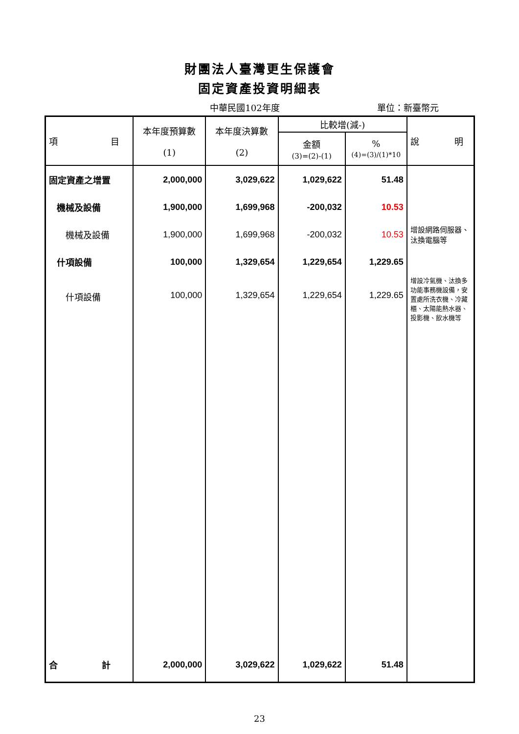財團法人臺灣更生保護會
固定資產投資明細表
中華民國102年度 單位：新臺幣元
| 項 目 | 本年度預算數 (1) | 本年度決算數 (2) | 比較增(減-) | | 說 明 |
| --- | --- | --- | --- | --- | --- |
| | | | 金額 (3)=(2)-(1) | % (4)=(3)/(1)*10 | |
| 固定資產之增置 | 2,000,000 | 3,029,622 | 1,029,622 | 51.48 | |
| 機械及設備 | 1,900,000 | 1,699,968 | -200,032 | 10.53 | |
| 機械及設備 | 1,900,000 | 1,699,968 | -200,032 | 10.53 | 增設網路伺服器、汰換電腦等 |
| 什項設備 | 100,000 | 1,329,654 | 1,229,654 | 1,229.65 | |
| 什項設備 | 100,000 | 1,329,654 | 1,229,654 | 1,229.65 | 增設冷氣機、汰換多功能事務機設備，安置處所洗衣機、冷藏櫃、太陽能熱水器、投影機、飲水機等 |
| 合 計 | 2,000,000 | 3,029,622 | 1,029,622 | 51.48 | |
23